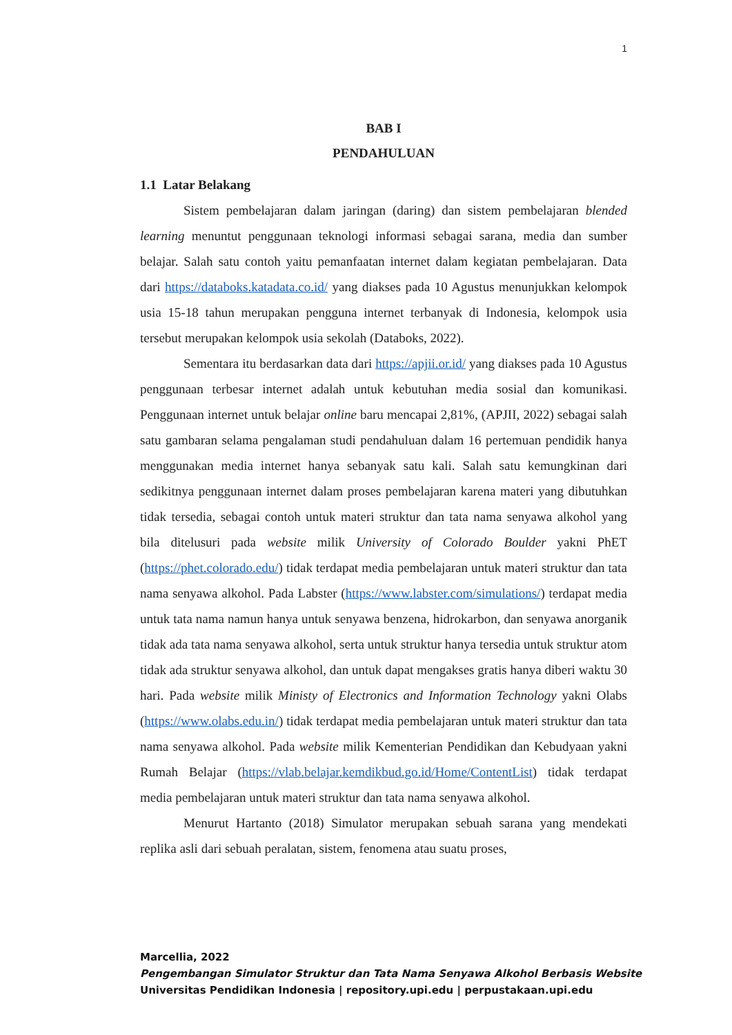1
BAB I
PENDAHULUAN
1.1 Latar Belakang
Sistem pembelajaran dalam jaringan (daring) dan sistem pembelajaran blended learning menuntut penggunaan teknologi informasi sebagai sarana, media dan sumber belajar. Salah satu contoh yaitu pemanfaatan internet dalam kegiatan pembelajaran. Data dari https://databoks.katadata.co.id/ yang diakses pada 10 Agustus menunjukkan kelompok usia 15-18 tahun merupakan pengguna internet terbanyak di Indonesia, kelompok usia tersebut merupakan kelompok usia sekolah (Databoks, 2022).
Sementara itu berdasarkan data dari https://apjii.or.id/ yang diakses pada 10 Agustus penggunaan terbesar internet adalah untuk kebutuhan media sosial dan komunikasi. Penggunaan internet untuk belajar online baru mencapai 2,81%, (APJII, 2022) sebagai salah satu gambaran selama pengalaman studi pendahuluan dalam 16 pertemuan pendidik hanya menggunakan media internet hanya sebanyak satu kali. Salah satu kemungkinan dari sedikitnya penggunaan internet dalam proses pembelajaran karena materi yang dibutuhkan tidak tersedia, sebagai contoh untuk materi struktur dan tata nama senyawa alkohol yang bila ditelusuri pada website milik University of Colorado Boulder yakni PhET (https://phet.colorado.edu/) tidak terdapat media pembelajaran untuk materi struktur dan tata nama senyawa alkohol. Pada Labster (https://www.labster.com/simulations/) terdapat media untuk tata nama namun hanya untuk senyawa benzena, hidrokarbon, dan senyawa anorganik tidak ada tata nama senyawa alkohol, serta untuk struktur hanya tersedia untuk struktur atom tidak ada struktur senyawa alkohol, dan untuk dapat mengakses gratis hanya diberi waktu 30 hari. Pada website milik Ministy of Electronics and Information Technology yakni Olabs (https://www.olabs.edu.in/) tidak terdapat media pembelajaran untuk materi struktur dan tata nama senyawa alkohol. Pada website milik Kementerian Pendidikan dan Kebudyaan yakni Rumah Belajar (https://vlab.belajar.kemdikbud.go.id/Home/ContentList) tidak terdapat media pembelajaran untuk materi struktur dan tata nama senyawa alkohol.
Menurut Hartanto (2018) Simulator merupakan sebuah sarana yang mendekati replika asli dari sebuah peralatan, sistem, fenomena atau suatu proses,
Marcellia, 2022
Pengembangan Simulator Struktur dan Tata Nama Senyawa Alkohol Berbasis Website
Universitas Pendidikan Indonesia | repository.upi.edu | perpustakaan.upi.edu